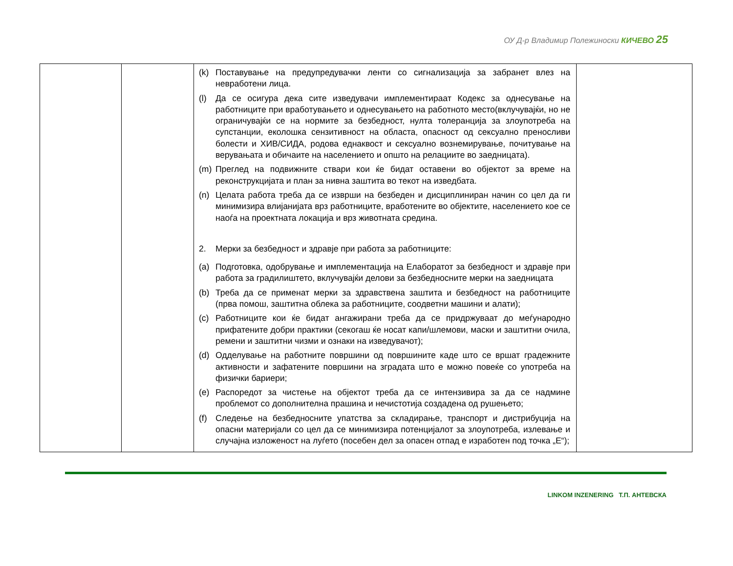ОУ Д-р Владимир Полежиноски КИЧЕВО 25
| | | (k) Поставување на предупредувачки ленти со сигнализација за забранет влез на невработени лица. (l) Да се осигура дека сите изведувачи имплементираат Кодекс за однесување на работниците при вработувањето и однесувањето на работното место(вклучувајќи, но не ограничувајќи се на нормите за безбедност, нулта толеранција за злоупотреба на супстанции, еколошка сензитивност на областа, опасност од сексуално преносливи болести и ХИВ/СИДА, родова еднаквост и сексуално вознемирување, почитување на верувањата и обичаите на населението и општо на релациите во заедницата). (m) Преглед на подвижните ствари кои ќе бидат оставени во објектот за време на реконструкцијата и план за нивна заштита во текот на изведбата. (n) Целата работа треба да се изврши на безбеден и дисциплиниран начин со цел да ги минимизира влијанијата врз работниците, вработените во објектите, населението кое се наоѓа на проектната локација и врз животната средина. 2. Мерки за безбедност и здравје при работа за работниците: (a) Подготовка, одобрување и имплементација на Елаборатот за безбедност и здравје при работа за градилиштето, вклучувајќи делови за безбедносните мерки на заедницата (b) Треба да се применат мерки за здравствена заштита и безбедност на работниците (прва помош, заштитна облека за работниците, соодветни машини и алати); (c) Работниците кои ќе бидат ангажирани треба да се придржуваат до меѓународно прифатените добри практики (секогаш ќе носат капи/шлемови, маски и заштитни очила, ремени и заштитни чизми и ознаки на изведувачот); (d) Одделување на работните површини од површините каде што се вршат градежните активности и зафатените површини на зградата што е можно повеќе со употреба на физички бариери; (e) Распоредот за чистење на објектот треба да се интензивира за да се надмине проблемот со дополнителна прашина и нечистотија создадена од рушењето; (f) Следење на безбедносните упатства за складирање, транспорт и дистрибуција на опасни материјали со цел да се минимизира потенцијалот за злоупотреба, излевање и случајна изложеност на луѓето (посебен дел за опасен отпад е изработен под точка „Е“); | |
LINKOM INZENERING Т.П. АНТЕВСКА